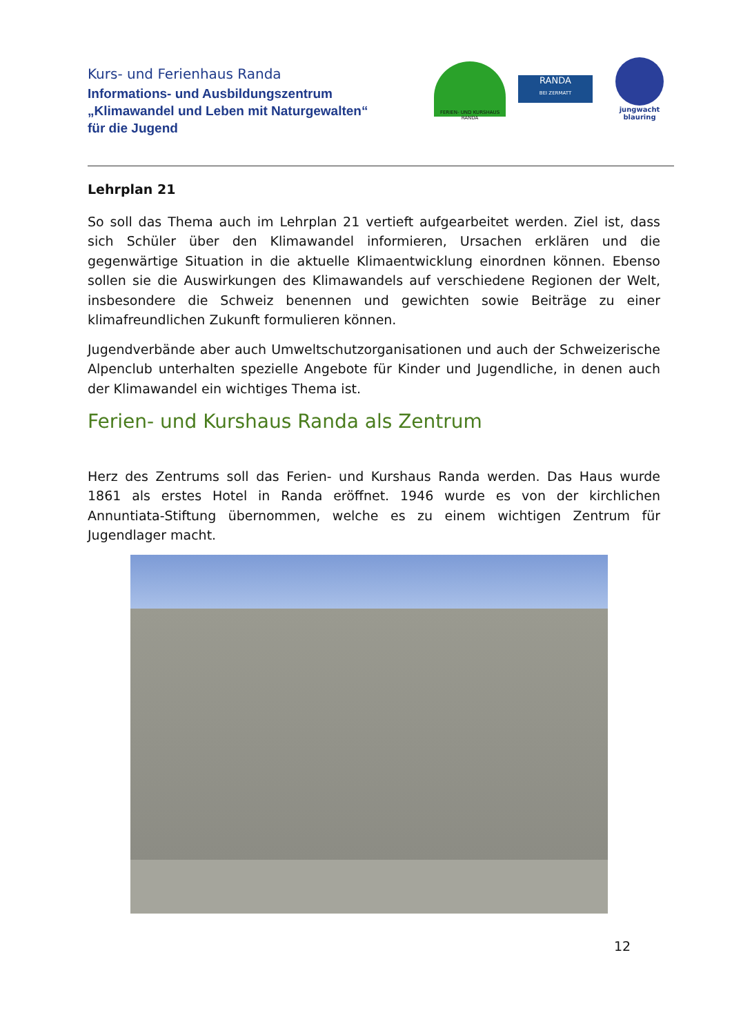Kurs- und Ferienhaus Randa
Informations- und Ausbildungszentrum
„Klimawandel und Leben mit Naturgewalten“
für die Jugend
FERIEN- UND KURSHAUS RANDA
RANDA
BEI ZERMATT
jungwacht
blauring
Lehrplan 21
So soll das Thema auch im Lehrplan 21 vertieft aufgearbeitet werden. Ziel ist, dass sich Schüler über den Klimawandel informieren, Ursachen erklären und die gegenwärtige Situation in die aktuelle Klimaentwicklung einordnen können. Ebenso sollen sie die Auswirkungen des Klimawandels auf verschiedene Regionen der Welt, insbesondere die Schweiz benennen und gewichten sowie Beiträge zu einer klimafreundlichen Zukunft formulieren können.
Jugendverbände aber auch Umweltschutzorganisationen und auch der Schweizerische Alpenclub unterhalten spezielle Angebote für Kinder und Jugendliche, in denen auch der Klimawandel ein wichtiges Thema ist.
Ferien- und Kurshaus Randa als Zentrum
Herz des Zentrums soll das Ferien- und Kurshaus Randa werden. Das Haus wurde 1861 als erstes Hotel in Randa eröffnet. 1946 wurde es von der kirchlichen Annuntiata-Stiftung übernommen, welche es zu einem wichtigen Zentrum für Jugendlager macht.
12